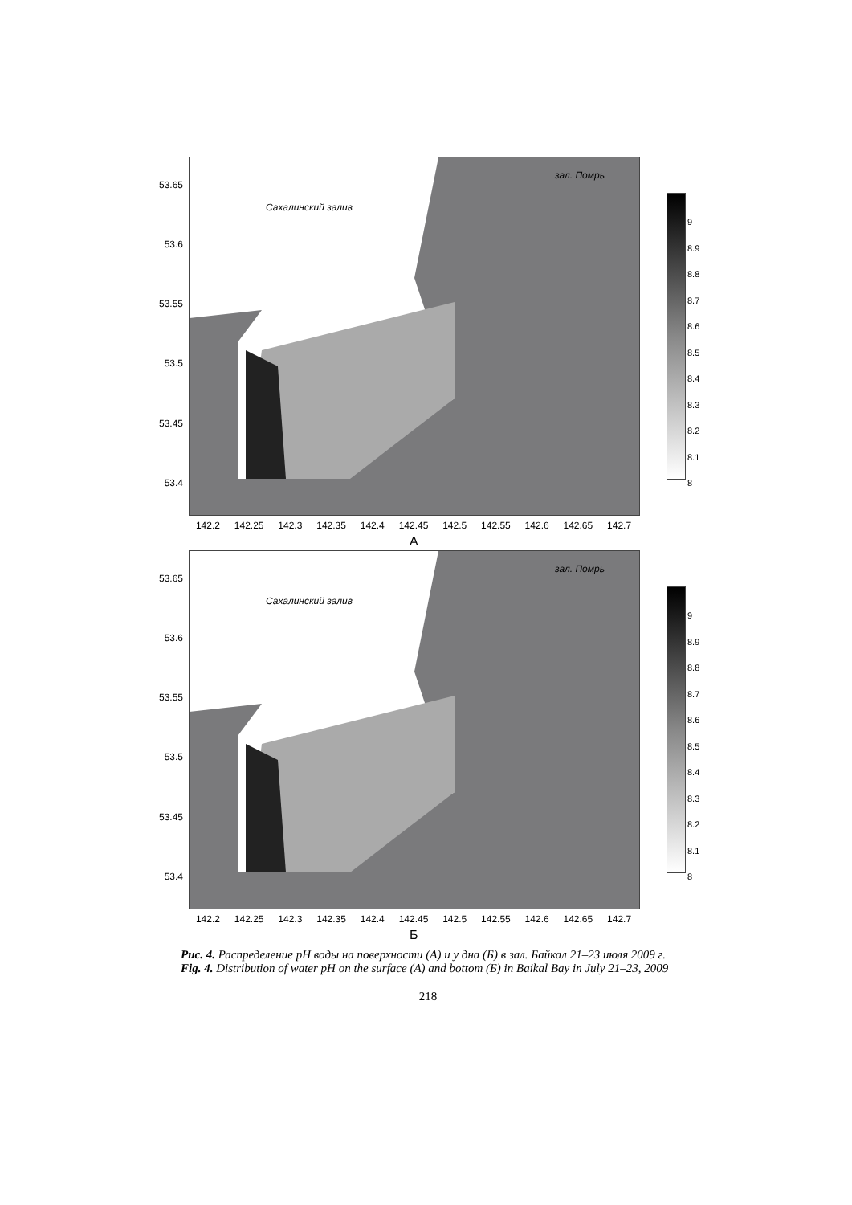53.65
53.6
53.55
53.5
53.45
53.4
зал. Помрь
Сахалинский залив
9
8.9
8.8
8.7
8.6
8.5
8.4
8.3
8.2
8.1
8
142.2 142.25 142.3 142.35 142.4 142.45 142.5 142.55 142.6 142.65 142.7
А
53.65
53.6
53.55
53.5
53.45
53.4
зал. Помрь
Сахалинский залив
9
8.9
8.8
8.7
8.6
8.5
8.4
8.3
8.2
8.1
8
142.2 142.25 142.3 142.35 142.4 142.45 142.5 142.55 142.6 142.65 142.7
Б
Рис. 4. Распределение pH воды на поверхности (А) и у дна (Б) в зал. Байкал 21–23 июля 2009 г.
Fig. 4. Distribution of water pH on the surface (A) and bottom (Б) in Baikal Bay in July 21–23, 2009
218